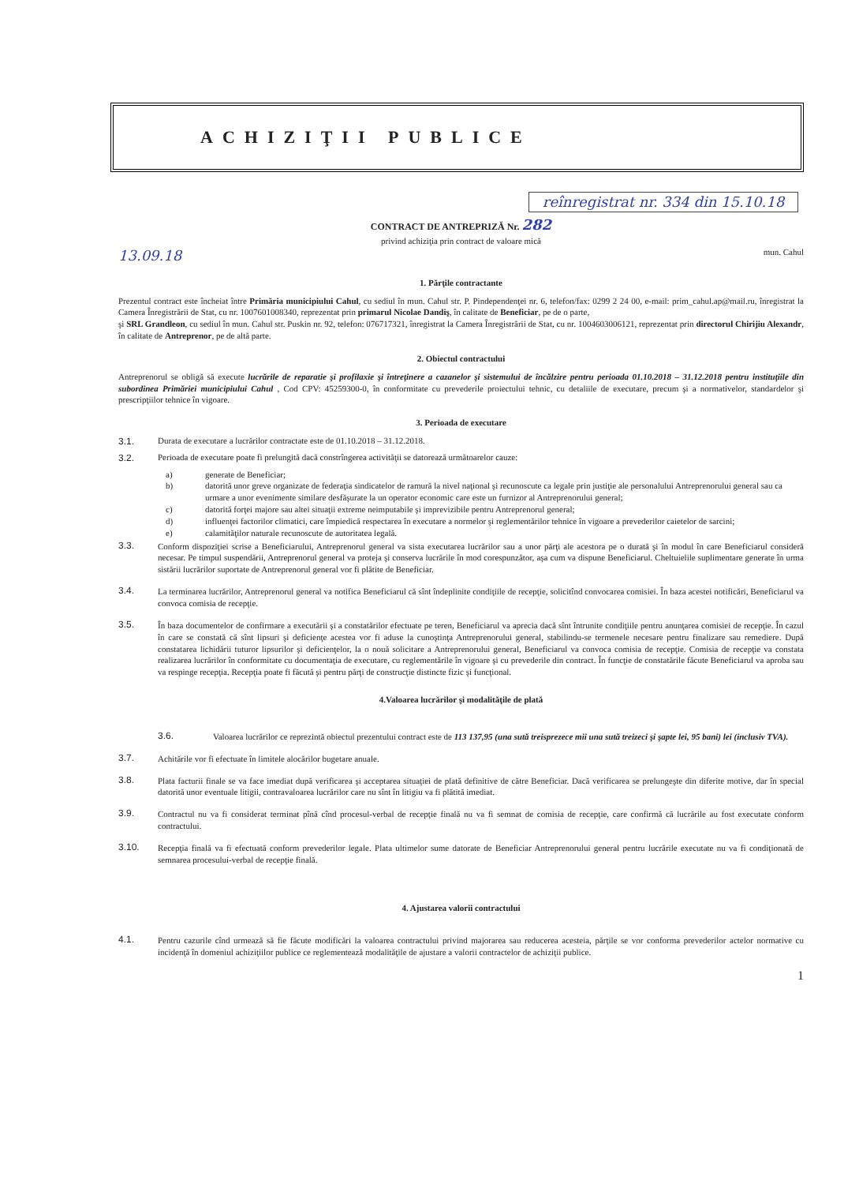ACHIZIŢII PUBLICE
reînregistrat nr. 334 din 15.10.18
CONTRACT DE ANTREPRIZĂ Nr. 282
privind achiziţia prin contract de valoare mică
13.09.18 mun. Cahul
1. Părţile contractante
Prezentul contract este încheiat între Primăria municipiului Cahul, cu sediul în mun. Cahul str. P. Pindependenţei nr. 6, telefon/fax: 0299 2 24 00, e-mail: prim_cahul.ap@mail.ru, înregistrat la Camera Înregistrării de Stat, cu nr. 1007601008340, reprezentat prin primarul Nicolae Dandiş, în calitate de Beneficiar, pe de o parte,
şi SRL Grandleon, cu sediul în mun. Cahul str. Puskin nr. 92, telefon: 076717321, înregistrat la Camera Înregistrării de Stat, cu nr. 1004603006121, reprezentat prin directorul Chirijiu Alexandr, în calitate de Antreprenor, pe de altă parte.
2. Obiectul contractului
Antreprenorul se obligă să execute lucrările de reparatie şi profilaxie şi întreţinere a cazanelor şi sistemului de încălzire pentru perioada 01.10.2018 – 31.12.2018 pentru instituţiile din subordinea Primăriei municipiului Cahul , Cod CPV: 45259300-0, în conformitate cu prevederile proiectului tehnic, cu detaliile de executare, precum şi a normativelor, standardelor şi prescripţiilor tehnice în vigoare.
3. Perioada de executare
3.1. Durata de executare a lucrărilor contractate este de 01.10.2018 – 31.12.2018.
3.2. Perioada de executare poate fi prelungită dacă constrîngerea activităţii se datorează următoarelor cauze:
a) generate de Beneficiar;
b) datorită unor greve organizate de federaţia sindicatelor de ramură la nivel naţional şi recunoscute ca legale prin justiţie ale personalului Antreprenorului general sau ca urmare a unor evenimente similare desfăşurate la un operator economic care este un furnizor al Antreprenorului general;
c) datorită forţei majore sau altei situaţii extreme neimputabile şi imprevizibile pentru Antreprenorul general;
d) influenţei factorilor climatici, care împiedică respectarea în executare a normelor şi reglementărilor tehnice în vigoare a prevederilor caietelor de sarcini;
e) calamităţilor naturale recunoscute de autoritatea legală.
3.3. Conform dispoziţiei scrise a Beneficiarului, Antreprenorul general va sista executarea lucrărilor sau a unor părţi ale acestora pe o durată şi în modul în care Beneficiarul consideră necesar. Pe timpul suspendării, Antreprenorul general va proteja şi conserva lucrările în mod corespunzător, aşa cum va dispune Beneficiarul. Cheltuielile suplimentare generate în urma sistării lucrărilor suportate de Antreprenorul general vor fi plătite de Beneficiar.
3.4. La terminarea lucrărilor, Antreprenorul general va notifica Beneficiarul că sînt îndeplinite condiţiile de recepţie, solicitînd convocarea comisiei. În baza acestei notificări, Beneficiarul va convoca comisia de recepţie.
3.5. În baza documentelor de confirmare a executării şi a constatărilor efectuate pe teren, Beneficiarul va aprecia dacă sînt întrunite condiţiile pentru anunţarea comisiei de recepţie. În cazul în care se constată că sînt lipsuri şi deficienţe acestea vor fi aduse la cunoştinţa Antreprenorului general, stabilindu-se termenele necesare pentru finalizare sau remediere. După constatarea lichidării tuturor lipsurilor şi deficienţelor, la o nouă solicitare a Antreprenorului general, Beneficiarul va convoca comisia de recepţie. Comisia de recepţie va constata realizarea lucrărilor în conformitate cu documentaţia de executare, cu reglementările în vigoare şi cu prevederile din contract. În funcţie de constatările făcute Beneficiarul va aproba sau va respinge recepţia. Recepţia poate fi făcută şi pentru părţi de construcţie distincte fizic şi funcţional.
4.Valoarea lucrărilor şi modalităţile de plată
3.6. Valoarea lucrărilor ce reprezintă obiectul prezentului contract este de 113 137,95 (una sută treisprezece mii una sută treizeci şi şapte lei, 95 bani) lei (inclusiv TVA).
3.7. Achitările vor fi efectuate în limitele alocărilor bugetare anuale.
3.8. Plata facturii finale se va face imediat după verificarea şi acceptarea situaţiei de plată definitive de către Beneficiar. Dacă verificarea se prelungeşte din diferite motive, dar în special datorită unor eventuale litigii, contravaloarea lucrărilor care nu sînt în litigiu va fi plătită imediat.
3.9. Contractul nu va fi considerat terminat pînă cînd procesul-verbal de recepţie finală nu va fi semnat de comisia de recepţie, care confirmă că lucrările au fost executate conform contractului.
3.10. Recepţia finală va fi efectuată conform prevederilor legale. Plata ultimelor sume datorate de Beneficiar Antreprenorului general pentru lucrările executate nu va fi condiţionată de semnarea procesului-verbal de recepţie finală.
4. Ajustarea valorii contractului
4.1. Pentru cazurile cînd urmează să fie făcute modificări la valoarea contractului privind majorarea sau reducerea acesteia, părţile se vor conforma prevederilor actelor normative cu incidenţă în domeniul achiziţiilor publice ce reglementează modalităţile de ajustare a valorii contractelor de achiziţii publice.
1